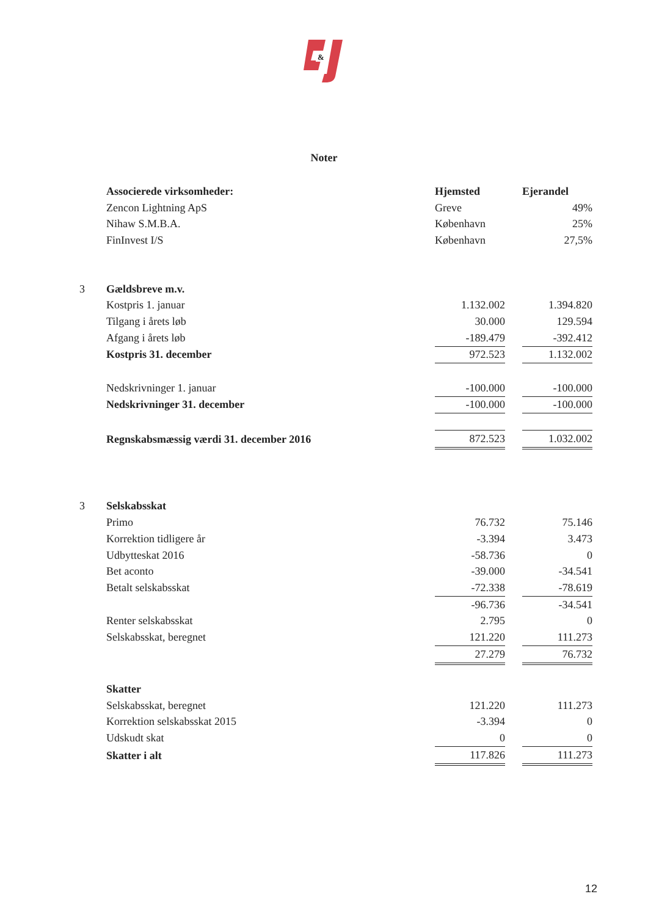&
Noter
| | Associerede virksomheder: | Hjemsted | | Ejerandel |
| | Zencon Lightning ApS | Greve | | 49% |
| | Nihaw S.M.B.A. | København | | 25% |
| | FinInvest I/S | København | | 27,5% |
| 3 | Gældsbreve m.v. | | | |
| | Kostpris 1. januar | 1.132.002 | | 1.394.820 |
| | Tilgang i årets løb | 30.000 | | 129.594 |
| | Afgang i årets løb | -189.479 | | -392.412 |
| | Kostpris 31. december | 972.523 | | 1.132.002 |
| | Nedskrivninger 1. januar | -100.000 | | -100.000 |
| | Nedskrivninger 31. december | -100.000 | | -100.000 |
| | Regnskabsmæssig værdi 31. december 2016 | 872.523 | | 1.032.002 |
| 3 | Selskabsskat | | | |
| | Primo | 76.732 | | 75.146 |
| | Korrektion tidligere år | -3.394 | | 3.473 |
| | Udbytteskat 2016 | -58.736 | | 0 |
| | Bet aconto | -39.000 | | -34.541 |
| | Betalt selskabsskat | -72.338 | | -78.619 |
| | | -96.736 | | -34.541 |
| | Renter selskabsskat | 2.795 | | 0 |
| | Selskabsskat, beregnet | 121.220 | | 111.273 |
| | | 27.279 | | 76.732 |
| | Skatter | | | |
| | Selskabsskat, beregnet | 121.220 | | 111.273 |
| | Korrektion selskabsskat 2015 | -3.394 | | 0 |
| | Udskudt skat | 0 | | 0 |
| | Skatter i alt | 117.826 | | 111.273 |
12